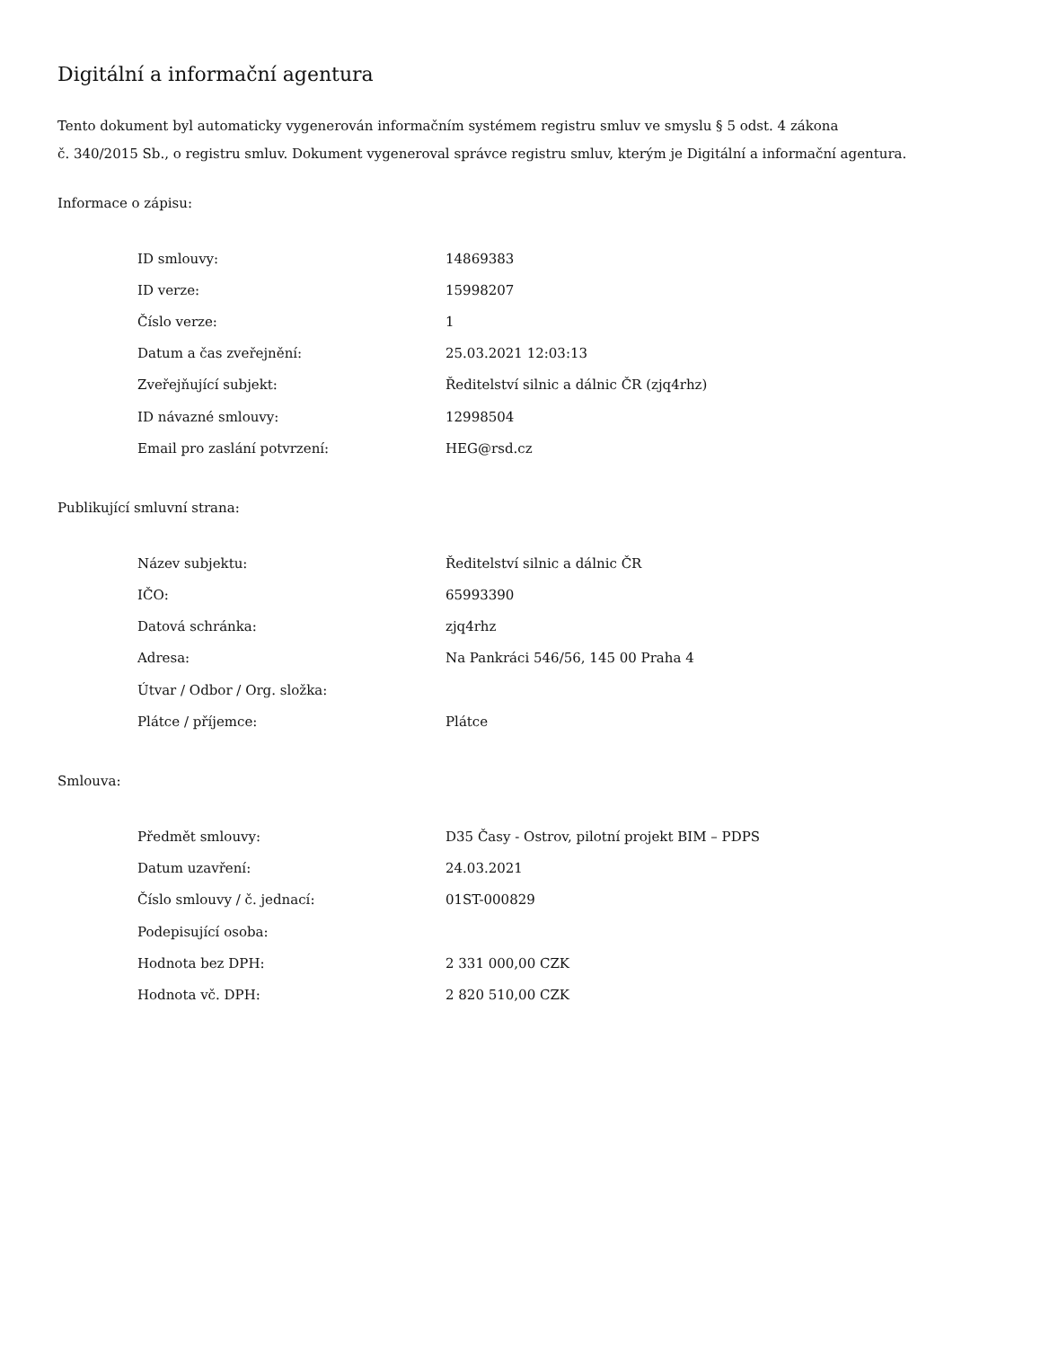Digitální a informační agentura
Tento dokument byl automaticky vygenerován informačním systémem registru smluv ve smyslu § 5 odst. 4 zákona
č. 340/2015 Sb., o registru smluv. Dokument vygeneroval správce registru smluv, kterým je Digitální a informační agentura.
Informace o zápisu:
| ID smlouvy: | 14869383 |
| ID verze: | 15998207 |
| Číslo verze: | 1 |
| Datum a čas zveřejnění: | 25.03.2021 12:03:13 |
| Zveřejňující subjekt: | Ředitelství silnic a dálnic ČR (zjq4rhz) |
| ID návazné smlouvy: | 12998504 |
| Email pro zaslání potvrzení: | HEG@rsd.cz |
Publikující smluvní strana:
| Název subjektu: | Ředitelství silnic a dálnic ČR |
| IČO: | 65993390 |
| Datová schránka: | zjq4rhz |
| Adresa: | Na Pankráci 546/56, 145 00 Praha 4 |
| Útvar / Odbor / Org. složka: | |
| Plátce / příjemce: | Plátce |
Smlouva:
| Předmět smlouvy: | D35 Časy - Ostrov, pilotní projekt BIM – PDPS |
| Datum uzavření: | 24.03.2021 |
| Číslo smlouvy / č. jednací: | 01ST-000829 |
| Podepisující osoba: | |
| Hodnota bez DPH: | 2 331 000,00 CZK |
| Hodnota vč. DPH: | 2 820 510,00 CZK |